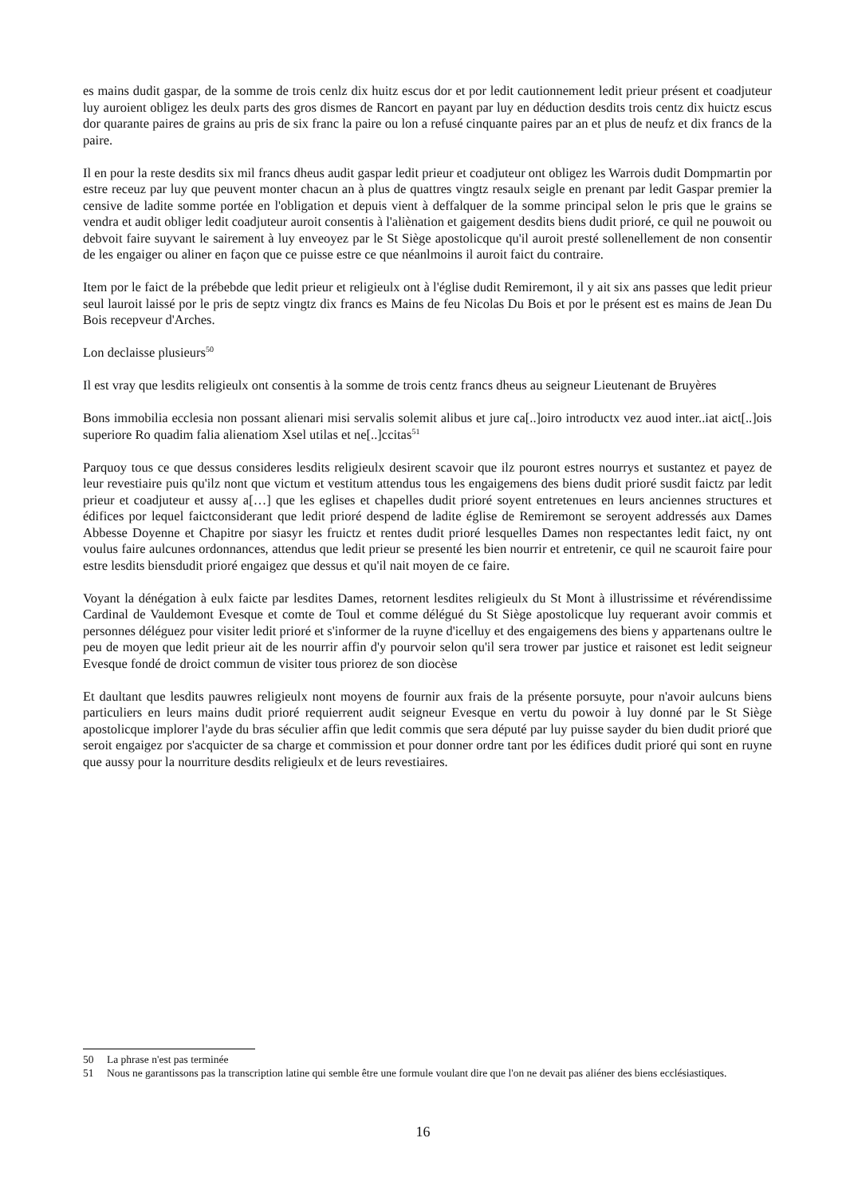es mains dudit gaspar, de la somme de trois cenlz dix huitz escus dor et por ledit cautionnement ledit prieur présent et coadjuteur luy auroient obligez les deulx parts des gros dismes de Rancort en payant par luy en déduction desdits trois centz dix huictz escus dor quarante paires de grains au pris de six franc la paire ou lon a refusé cinquante paires par an et plus de neufz et dix francs de la paire.
Il en pour la reste desdits six mil francs dheus audit gaspar ledit prieur et coadjuteur ont obligez les Warrois dudit Dompmartin por estre receuz par luy que peuvent monter chacun an à plus de quattres vingtz resaulx seigle en prenant par ledit Gaspar premier la censive de ladite somme portée en l'obligation et depuis vient à deffalquer de la somme principal selon le pris que le grains se vendra et audit obliger ledit coadjuteur auroit consentis à l'aliènation et gaigement desdits biens dudit prioré, ce quil ne pouwoit ou debvoit faire suyvant le sairement à luy enveoyez par le St Siège apostolicque qu'il auroit presté sollenellement de non consentir de les engaiger ou aliner en façon que ce puisse estre ce que néanlmoins il auroit faict du contraire.
Item por le faict de la prébebde que ledit prieur et religieulx ont à l'église dudit Remiremont, il y ait six ans passes que ledit prieur seul lauroit laissé por le pris de septz vingtz dix francs es Mains de feu Nicolas Du Bois et por le présent est es mains de Jean Du Bois recepveur d'Arches.
Lon declaisse plusieurs<sup>50</sup>
Il est vray que lesdits religieulx ont consentis à la somme de trois centz francs dheus au seigneur Lieutenant de Bruyères
Bons immobilia ecclesia non possant alienari misi servalis solemit alibus et jure ca[..]oiro introductx vez auod inter..iat aict[..]ois superiore Ro quadim falia alienatiom Xsel utilas et ne[..]ccitas<sup>51</sup>
Parquoy tous ce que dessus consideres lesdits religieulx desirent scavoir que ilz pouront estres nourrys et sustantez et payez de leur revestiaire puis qu'ilz nont que victum et vestitum attendus tous les engaigemens des biens dudit prioré susdit faictz par ledit prieur et coadjuteur et aussy a[…] que les eglises et chapelles dudit prioré soyent entretenues en leurs anciennes structures et édifices por lequel faictconsiderant que ledit prioré despend de ladite église de Remiremont se seroyent addressés aux Dames Abbesse Doyenne et Chapitre por siasyr les fruictz et rentes dudit prioré lesquelles Dames non respectantes ledit faict, ny ont voulus faire aulcunes ordonnances, attendus que ledit prieur se presenté les bien nourrir et entretenir, ce quil ne scauroit faire pour estre lesdits biensdudit prioré engaigez que dessus et qu'il nait moyen de ce faire.
Voyant la dénégation à eulx faicte par lesdites Dames, retornent lesdites religieulx du St Mont à illustrissime et révérendissime Cardinal de Vauldemont Evesque et comte de Toul et comme délégué du St Siège apostolicque luy requerant avoir commis et personnes déléguez pour visiter ledit prioré et s'informer de la ruyne d'icelluy et des engaigemens des biens y appartenans oultre le peu de moyen que ledit prieur ait de les nourrir affin d'y pourvoir selon qu'il sera trower par justice et raisonet est ledit seigneur Evesque fondé de droict commun de visiter tous priorez de son diocèse
Et daultant que lesdits pauwres religieulx nont moyens de fournir aux frais de la présente porsuyte, pour n'avoir aulcuns biens particuliers en leurs mains dudit prioré requierrent audit seigneur Evesque en vertu du powoir à luy donné par le St Siège apostolicque implorer l'ayde du bras séculier affin que ledit commis que sera député par luy puisse sayder du bien dudit prioré que seroit engaigez por s'acquicter de sa charge et commission et pour donner ordre tant por les édifices dudit prioré qui sont en ruyne que aussy pour la nourriture desdits religieulx et de leurs revestiaires.
50 La phrase n'est pas terminée
51 Nous ne garantissons pas la transcription latine qui semble être une formule voulant dire que l'on ne devait pas aliéner des biens ecclésiastiques.
16